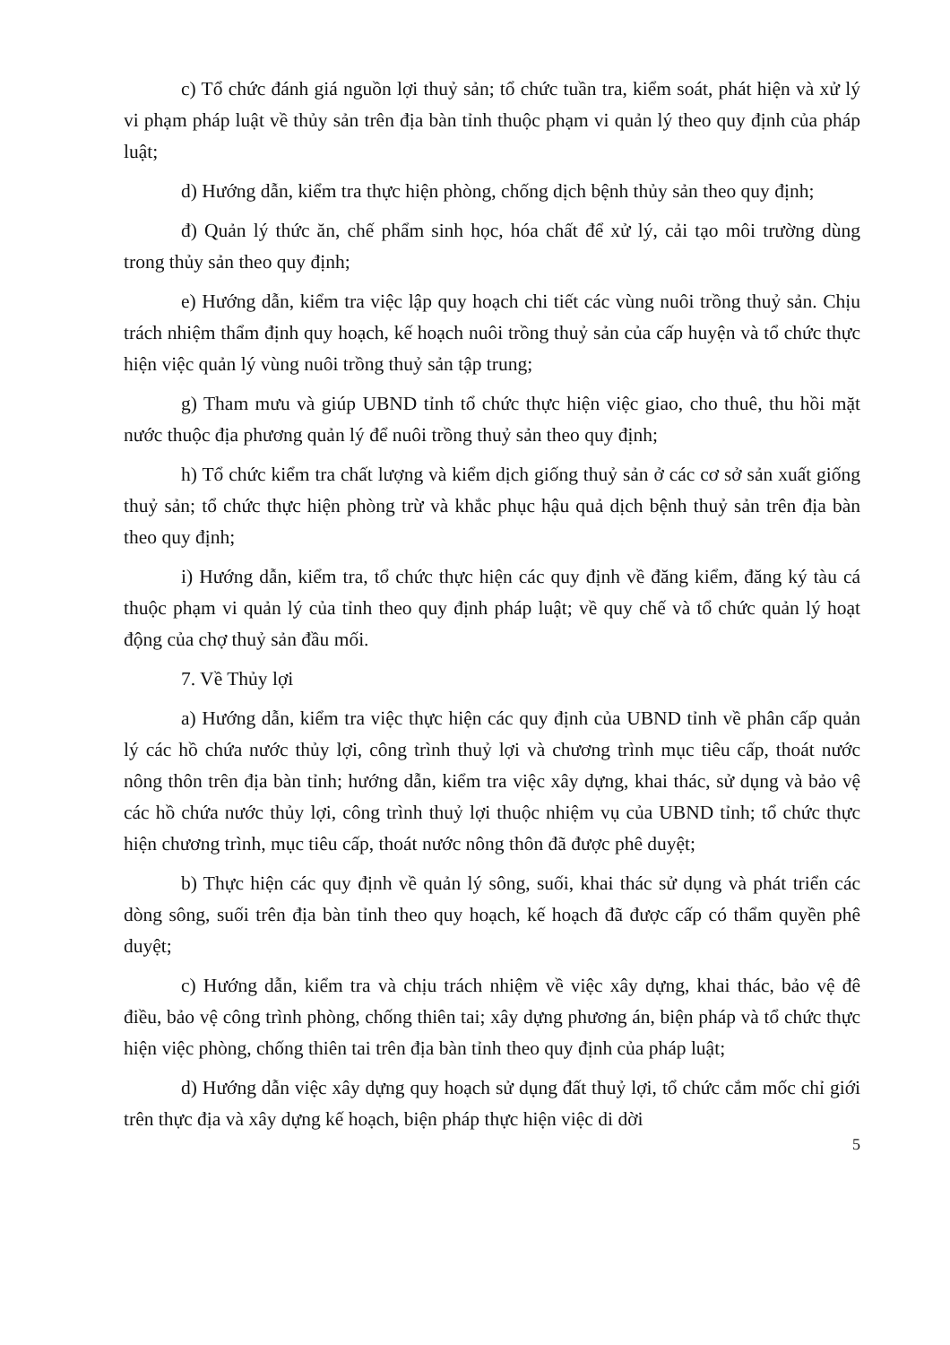c) Tổ chức đánh giá nguồn lợi thuỷ sản; tổ chức tuần tra, kiểm soát, phát hiện và xử lý vi phạm pháp luật về thủy sản trên địa bàn tỉnh thuộc phạm vi quản lý theo quy định của pháp luật;
d) Hướng dẫn, kiểm tra thực hiện phòng, chống dịch bệnh thủy sản theo quy định;
đ) Quản lý thức ăn, chế phẩm sinh học, hóa chất để xử lý, cải tạo môi trường dùng trong thủy sản theo quy định;
e) Hướng dẫn, kiểm tra việc lập quy hoạch chi tiết các vùng nuôi trồng thuỷ sản. Chịu trách nhiệm thẩm định quy hoạch, kế hoạch nuôi trồng thuỷ sản của cấp huyện và tổ chức thực hiện việc quản lý vùng nuôi trồng thuỷ sản tập trung;
g) Tham mưu và giúp UBND tỉnh tổ chức thực hiện việc giao, cho thuê, thu hồi mặt nước thuộc địa phương quản lý để nuôi trồng thuỷ sản theo quy định;
h) Tổ chức kiểm tra chất lượng và kiểm dịch giống thuỷ sản ở các cơ sở sản xuất giống thuỷ sản; tổ chức thực hiện phòng trừ và khắc phục hậu quả dịch bệnh thuỷ sản trên địa bàn theo quy định;
i) Hướng dẫn, kiểm tra, tổ chức thực hiện các quy định về đăng kiểm, đăng ký tàu cá thuộc phạm vi quản lý của tỉnh theo quy định pháp luật; về quy chế và tổ chức quản lý hoạt động của chợ thuỷ sản đầu mối.
7. Về Thủy lợi
a) Hướng dẫn, kiểm tra việc thực hiện các quy định của UBND tỉnh về phân cấp quản lý các hồ chứa nước thủy lợi, công trình thuỷ lợi và chương trình mục tiêu cấp, thoát nước nông thôn trên địa bàn tỉnh; hướng dẫn, kiểm tra việc xây dựng, khai thác, sử dụng và bảo vệ các hồ chứa nước thủy lợi, công trình thuỷ lợi thuộc nhiệm vụ của UBND tỉnh; tổ chức thực hiện chương trình, mục tiêu cấp, thoát nước nông thôn đã được phê duyệt;
b) Thực hiện các quy định về quản lý sông, suối, khai thác sử dụng và phát triển các dòng sông, suối trên địa bàn tỉnh theo quy hoạch, kế hoạch đã được cấp có thẩm quyền phê duyệt;
c) Hướng dẫn, kiểm tra và chịu trách nhiệm về việc xây dựng, khai thác, bảo vệ đê điều, bảo vệ công trình phòng, chống thiên tai; xây dựng phương án, biện pháp và tổ chức thực hiện việc phòng, chống thiên tai trên địa bàn tỉnh theo quy định của pháp luật;
d) Hướng dẫn việc xây dựng quy hoạch sử dụng đất thuỷ lợi, tổ chức cắm mốc chỉ giới trên thực địa và xây dựng kế hoạch, biện pháp thực hiện việc di dời
5